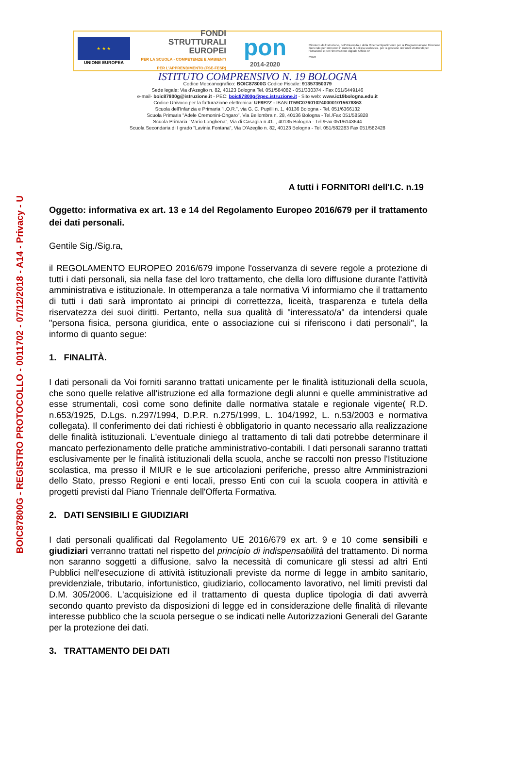BOIC87800G - REGISTRO PROTOCOLLO - 0011702 - 07/12/2018 - A14 - Privacy - U
★ ★ ★
UNIONE EUROPEA
FONDI
STRUTTURALI
EUROPEI
PER LA SCUOLA - COMPETENZE E AMBIENTI PER L'APPRENDIMENTO (FSE-FESR)
pon
2014-2020
Ministero dell'Istruzione, dell'Università e della Ricerca Dipartimento per la Programmazione Direzione Generale per interventi in materia di edilizia scolastica, per la gestione dei fondi strutturali per l'istruzione e per l'innovazione digitale Ufficio IV
MIUR
ISTITUTO COMPRENSIVO N. 19 BOLOGNA
Codice Meccanografico: BOIC87800G Codice Fiscale: 91357350379
Sede legale: Via d'Azeglio n. 82, 40123 Bologna Tel. 051/584082 - 051/330374 - Fax 051/6449146
e-mail- boic87800g@istruzione.it - PEC: boic87800g@pec.istruzione.it - Sito web: www.ic19bologna.edu.it
Codice Univoco per la fatturazione elettronica: UF8F2Z - IBAN IT59C0760102400001015678863
Scuola dell'Infanzia e Primaria "I.O.R.", via G. C. Pupilli n. 1, 40136 Bologna - Tel. 051/6366132
Scuola Primaria "Adele Cremonini-Ongaro", Via Bellombra n. 28, 40136 Bologna - Tel./Fax 051/585828
Scuola Primaria "Mario Longhena", Via di Casaglia n 41. , 40135 Bologna - Tel./Fax 051/6143644
Scuola Secondaria di I grado "Lavinia Fontana", Via D'Azeglio n. 82, 40123 Bologna - Tel. 051/582283 Fax 051/582428
A tutti i FORNITORI dell'I.C. n.19
Oggetto: informativa ex art. 13 e 14 del Regolamento Europeo 2016/679 per il trattamento dei dati personali.
Gentile Sig./Sig.ra,
il REGOLAMENTO EUROPEO 2016/679 impone l'osservanza di severe regole a protezione di tutti i dati personali, sia nella fase del loro trattamento, che della loro diffusione durante l'attività amministrativa e istituzionale. In ottemperanza a tale normativa Vi informiamo che il trattamento di tutti i dati sarà improntato ai principi di correttezza, liceità, trasparenza e tutela della riservatezza dei suoi diritti. Pertanto, nella sua qualità di "interessato/a" da intendersi quale "persona fisica, persona giuridica, ente o associazione cui si riferiscono i dati personali", la informo di quanto segue:
1. FINALITÀ.
I dati personali da Voi forniti saranno trattati unicamente per le finalità istituzionali della scuola, che sono quelle relative all'istruzione ed alla formazione degli alunni e quelle amministrative ad esse strumentali, così come sono definite dalle normativa statale e regionale vigente( R.D. n.653/1925, D.Lgs. n.297/1994, D.P.R. n.275/1999, L. 104/1992, L. n.53/2003 e normativa collegata). Il conferimento dei dati richiesti è obbligatorio in quanto necessario alla realizzazione delle finalità istituzionali. L'eventuale diniego al trattamento di tali dati potrebbe determinare il mancato perfezionamento delle pratiche amministrativo-contabili. I dati personali saranno trattati esclusivamente per le finalità istituzionali della scuola, anche se raccolti non presso l'Istituzione scolastica, ma presso il MIUR e le sue articolazioni periferiche, presso altre Amministrazioni dello Stato, presso Regioni e enti locali, presso Enti con cui la scuola coopera in attività e progetti previsti dal Piano Triennale dell'Offerta Formativa.
2. DATI SENSIBILI E GIUDIZIARI
I dati personali qualificati dal Regolamento UE 2016/679 ex art. 9 e 10 come sensibili e giudiziari verranno trattati nel rispetto del principio di indispensabilità del trattamento. Di norma non saranno soggetti a diffusione, salvo la necessità di comunicare gli stessi ad altri Enti Pubblici nell'esecuzione di attività istituzionali previste da norme di legge in ambito sanitario, previdenziale, tributario, infortunistico, giudiziario, collocamento lavorativo, nel limiti previsti dal D.M. 305/2006. L'acquisizione ed il trattamento di questa duplice tipologia di dati avverrà secondo quanto previsto da disposizioni di legge ed in considerazione delle finalità di rilevante interesse pubblico che la scuola persegue o se indicati nelle Autorizzazioni Generali del Garante per la protezione dei dati.
3. TRATTAMENTO DEI DATI